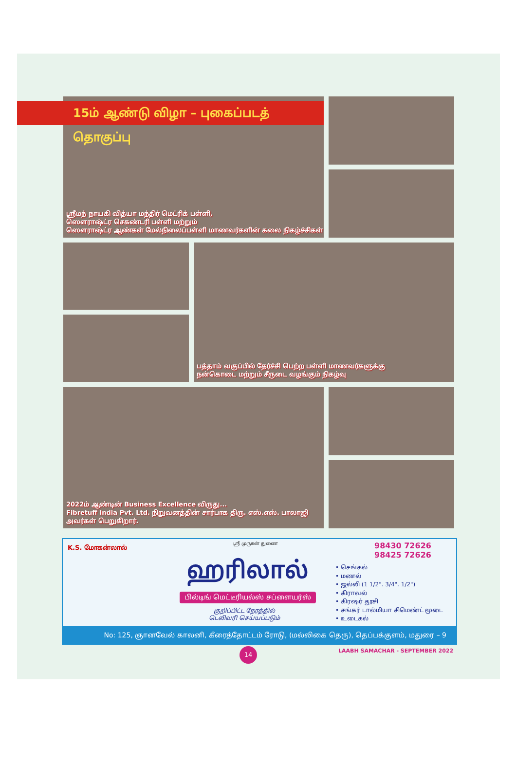ஸ்ரீமந் நாயகி வித்யா மந்திர் மெட்ரிக் பள்ளி,
ஸௌராஷ்ட்ர செகண்டரி பள்ளி மற்றும்
ஸௌராஷ்ட்ர ஆண்கள் மேல்நிலைப்பள்ளி மாணவர்களின் கலை நிகழ்ச்சிகள்
15ம் ஆண்டு விழா – புகைப்படத் தொகுப்பு
பத்தாம் வகுப்பில் தேர்ச்சி பெற்ற பள்ளி மாணவர்களுக்கு
நன்கொடை மற்றும் சீருடை வழங்கும் நிகழ்வு
2022ம் ஆண்டின் Business Excellence விருது...
Fibretuff India Pvt. Ltd. நிறுவனத்தின் சார்பாக திரு. எஸ்.எஸ். பாலாஜி அவர்கள் பெறுகிறார்.
K.S. மோகன்லால்
ஸ்ரீ முருகன் துணை
ஹரிலால்
பில்டிங் மெட்டீரியல்ஸ் சப்ளையர்ஸ்
குறிப்பிட்ட நேரத்தில்
டெலிவரி செய்யப்படும்
98430 72626
98425 72626
• செங்கல்
• மணல்
• ஜல்லி (1 1/2". 3/4". 1/2")
• கிராவல்
• கிரஷர் தூசி
• சங்கர் டால்மியா சிமெண்ட் மூடை
• உடைகல்
No: 125, ஞானவேல் காலனி, கீரைத்தோட்டம் ரோடு, (மல்லிகை தெரு), தெப்பக்குளம், மதுரை – 9
14
LAABH SAMACHAR - SEPTEMBER 2022